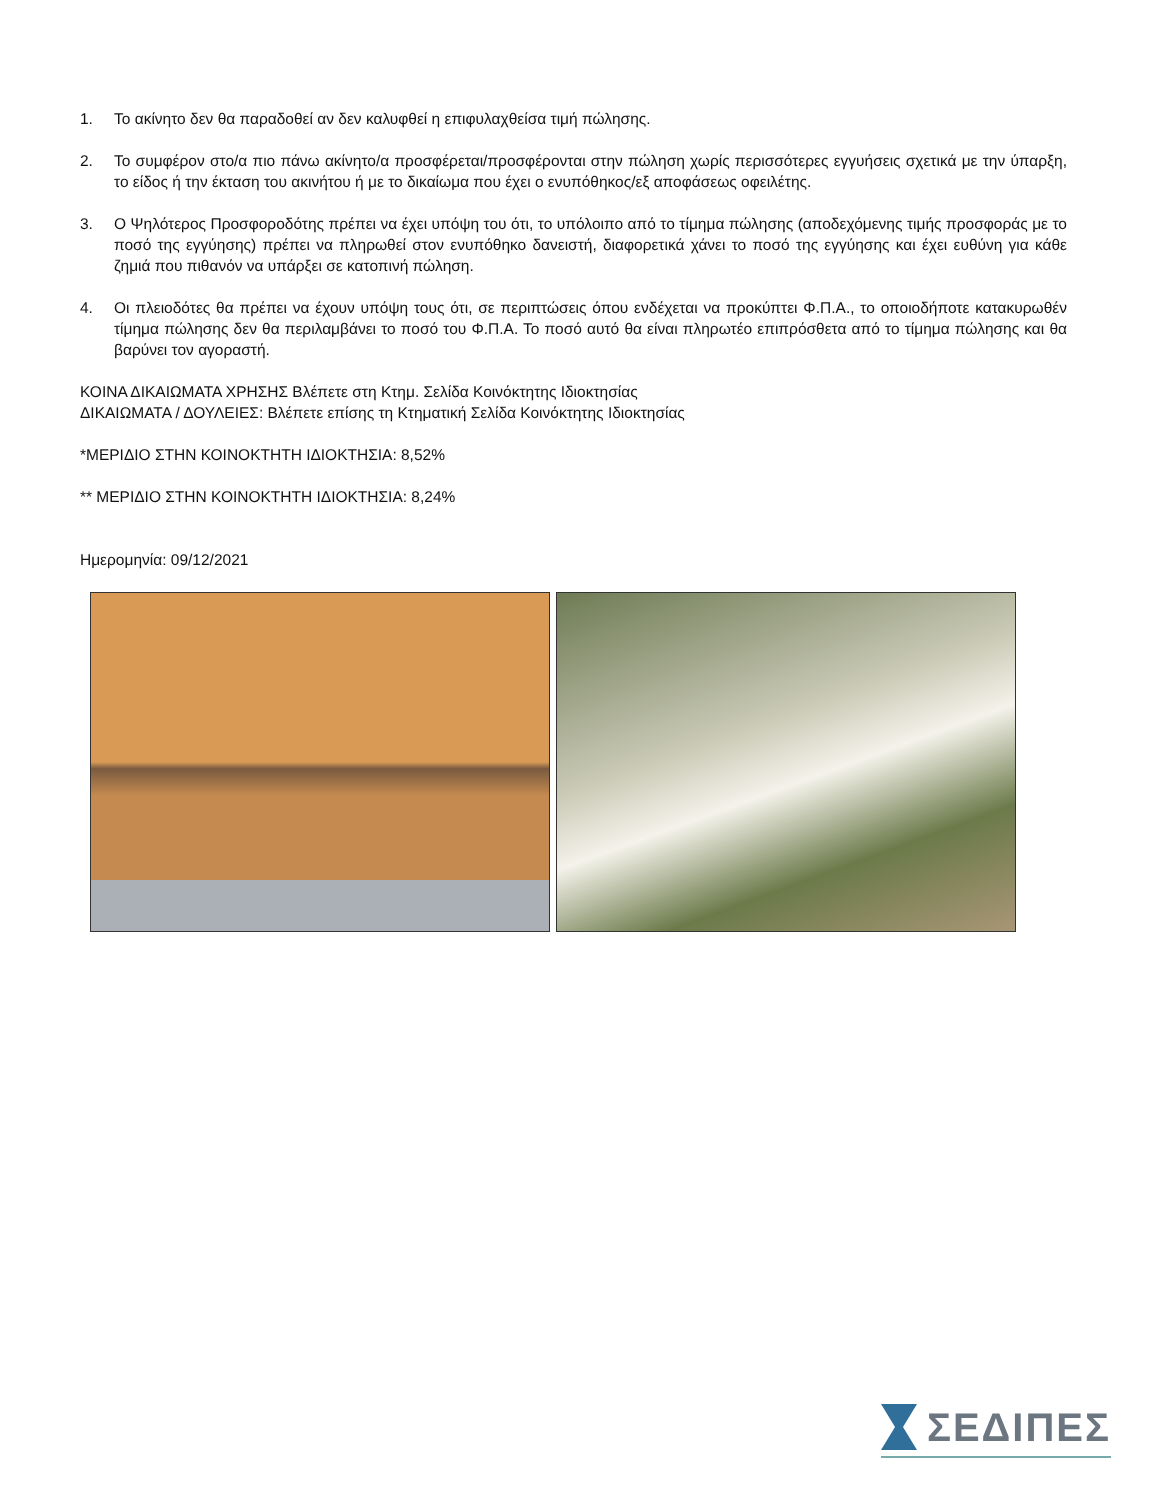1. Το ακίνητο δεν θα παραδοθεί αν δεν καλυφθεί η επιφυλαχθείσα τιμή πώλησης.
2. Το συμφέρον στο/α πιο πάνω ακίνητο/α προσφέρεται/προσφέρονται στην πώληση χωρίς περισσότερες εγγυήσεις σχετικά με την ύπαρξη, το είδος ή την έκταση του ακινήτου ή με το δικαίωμα που έχει ο ενυπόθηκος/εξ αποφάσεως οφειλέτης.
3. Ο Ψηλότερος Προσφοροδότης πρέπει να έχει υπόψη του ότι, το υπόλοιπο από το τίμημα πώλησης (αποδεχόμενης τιμής προσφοράς με το ποσό της εγγύησης) πρέπει να πληρωθεί στον ενυπόθηκο δανειστή, διαφορετικά χάνει το ποσό της εγγύησης και έχει ευθύνη για κάθε ζημιά που πιθανόν να υπάρξει σε κατοπινή πώληση.
4. Οι πλειοδότες θα πρέπει να έχουν υπόψη τους ότι, σε περιπτώσεις όπου ενδέχεται να προκύπτει Φ.Π.Α., το οποιοδήποτε κατακυρωθέν τίμημα πώλησης δεν θα περιλαμβάνει το ποσό του Φ.Π.Α. Το ποσό αυτό θα είναι πληρωτέο επιπρόσθετα από το τίμημα πώλησης και θα βαρύνει τον αγοραστή.
ΚΟΙΝΑ ΔΙΚΑΙΩΜΑΤΑ ΧΡΗΣΗΣ Βλέπετε στη Κτημ. Σελίδα Κοινόκτητης Ιδιοκτησίας
ΔΙΚΑΙΩΜΑΤΑ / ΔΟΥΛΕΙΕΣ: Βλέπετε επίσης τη Κτηματική Σελίδα Κοινόκτητης Ιδιοκτησίας
*ΜΕΡΙΔΙΟ ΣΤΗΝ ΚΟΙΝΟΚΤΗΤΗ ΙΔΙΟΚΤΗΣΙΑ: 8,52%
** ΜΕΡΙΔΙΟ ΣΤΗΝ ΚΟΙΝΟΚΤΗΤΗ ΙΔΙΟΚΤΗΣΙΑ: 8,24%
Ημερομηνία: 09/12/2021
ΣΕΔΙΠΕΣ